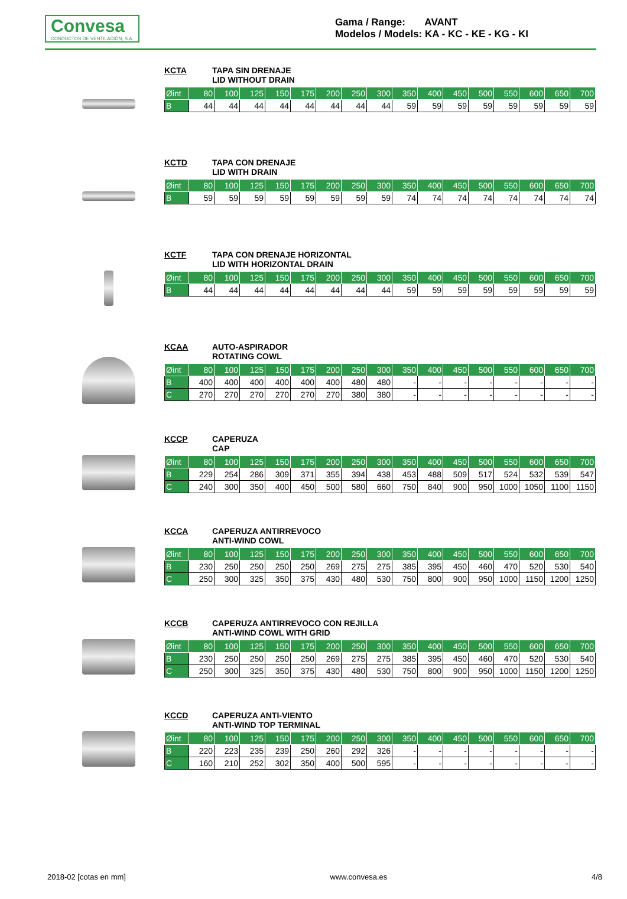Convesa
CONDUCTOS DE VENTILACIÓN, S.A.
Gama / Range: AVANT
Modelos / Models: KA - KC - KE - KG - KI
KCTA TAPA SIN DRENAJE
LID WITHOUT DRAIN
| Øint | 80 | 100 | 125 | 150 | 175 | 200 | 250 | 300 | 350 | 400 | 450 | 500 | 550 | 600 | 650 | 700 |
| B | 44 | 44 | 44 | 44 | 44 | 44 | 44 | 44 | 59 | 59 | 59 | 59 | 59 | 59 | 59 | 59 |
KCTD TAPA CON DRENAJE
LID WITH DRAIN
| Øint | 80 | 100 | 125 | 150 | 175 | 200 | 250 | 300 | 350 | 400 | 450 | 500 | 550 | 600 | 650 | 700 |
| B | 59 | 59 | 59 | 59 | 59 | 59 | 59 | 59 | 74 | 74 | 74 | 74 | 74 | 74 | 74 | 74 |
KCTF TAPA CON DRENAJE HORIZONTAL
LID WITH HORIZONTAL DRAIN
| Øint | 80 | 100 | 125 | 150 | 175 | 200 | 250 | 300 | 350 | 400 | 450 | 500 | 550 | 600 | 650 | 700 |
| B | 44 | 44 | 44 | 44 | 44 | 44 | 44 | 44 | 59 | 59 | 59 | 59 | 59 | 59 | 59 | 59 |
KCAA AUTO-ASPIRADOR
ROTATING COWL
| Øint | 80 | 100 | 125 | 150 | 175 | 200 | 250 | 300 | 350 | 400 | 450 | 500 | 550 | 600 | 650 | 700 |
| B | 400 | 400 | 400 | 400 | 400 | 400 | 480 | 480 | - | - | - | - | - | - | - | - |
| C | 270 | 270 | 270 | 270 | 270 | 270 | 380 | 380 | - | - | - | - | - | - | - | - |
KCCP CAPERUZA
CAP
| Øint | 80 | 100 | 125 | 150 | 175 | 200 | 250 | 300 | 350 | 400 | 450 | 500 | 550 | 600 | 650 | 700 |
| B | 229 | 254 | 286 | 309 | 371 | 355 | 394 | 438 | 453 | 488 | 509 | 517 | 524 | 532 | 539 | 547 |
| C | 240 | 300 | 350 | 400 | 450 | 500 | 580 | 660 | 750 | 840 | 900 | 950 | 1000 | 1050 | 1100 | 1150 |
KCCA CAPERUZA ANTIRREVOCO
ANTI-WIND COWL
| Øint | 80 | 100 | 125 | 150 | 175 | 200 | 250 | 300 | 350 | 400 | 450 | 500 | 550 | 600 | 650 | 700 |
| B | 230 | 250 | 250 | 250 | 250 | 269 | 275 | 275 | 385 | 395 | 450 | 460 | 470 | 520 | 530 | 540 |
| C | 250 | 300 | 325 | 350 | 375 | 430 | 480 | 530 | 750 | 800 | 900 | 950 | 1000 | 1150 | 1200 | 1250 |
KCCB CAPERUZA ANTIRREVOCO CON REJILLA
ANTI-WIND COWL WITH GRID
| Øint | 80 | 100 | 125 | 150 | 175 | 200 | 250 | 300 | 350 | 400 | 450 | 500 | 550 | 600 | 650 | 700 |
| B | 230 | 250 | 250 | 250 | 250 | 269 | 275 | 275 | 385 | 395 | 450 | 460 | 470 | 520 | 530 | 540 |
| C | 250 | 300 | 325 | 350 | 375 | 430 | 480 | 530 | 750 | 800 | 900 | 950 | 1000 | 1150 | 1200 | 1250 |
KCCD CAPERUZA ANTI-VIENTO
ANTI-WIND TOP TERMINAL
| Øint | 80 | 100 | 125 | 150 | 175 | 200 | 250 | 300 | 350 | 400 | 450 | 500 | 550 | 600 | 650 | 700 |
| B | 220 | 223 | 235 | 239 | 250 | 260 | 292 | 326 | - | - | - | - | - | - | - | - |
| C | 160 | 210 | 252 | 302 | 350 | 400 | 500 | 595 | - | - | - | - | - | - | - | - |
2018-02 [cotas en mm] www.convesa.es 4/8